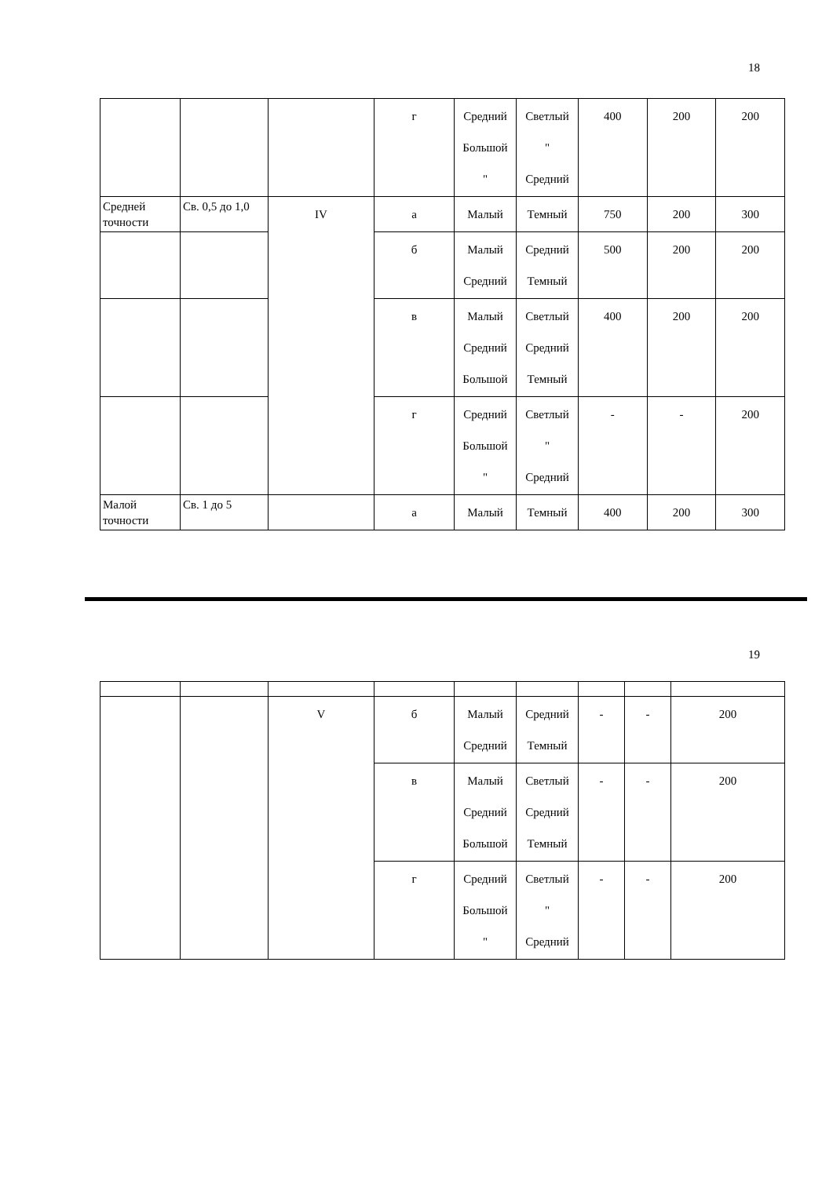18
| | | | г | Средний Большой " | Светлый " Средний | 400 | 200 | 200 |
| Средней точности | Св. 0,5 до 1,0 | IV | а | Малый | Темный | 750 | 200 | 300 |
| | | | б | Малый Средний | Средний Темный | 500 | 200 | 200 |
| | | | в | Малый Средний Большой | Светлый Средний Темный | 400 | 200 | 200 |
| | | | г | Средний Большой " | Светлый " Средний | - | - | 200 |
| Малой точности | Св. 1 до 5 | | а | Малый | Темный | 400 | 200 | 300 |
19
| | | V | б | Малый Средний | Средний Темный | - | - | 200 |
| | | | в | Малый Средний Большой | Светлый Средний Темный | - | - | 200 |
| | | | г | Средний Большой " | Светлый " Средний | - | - | 200 |